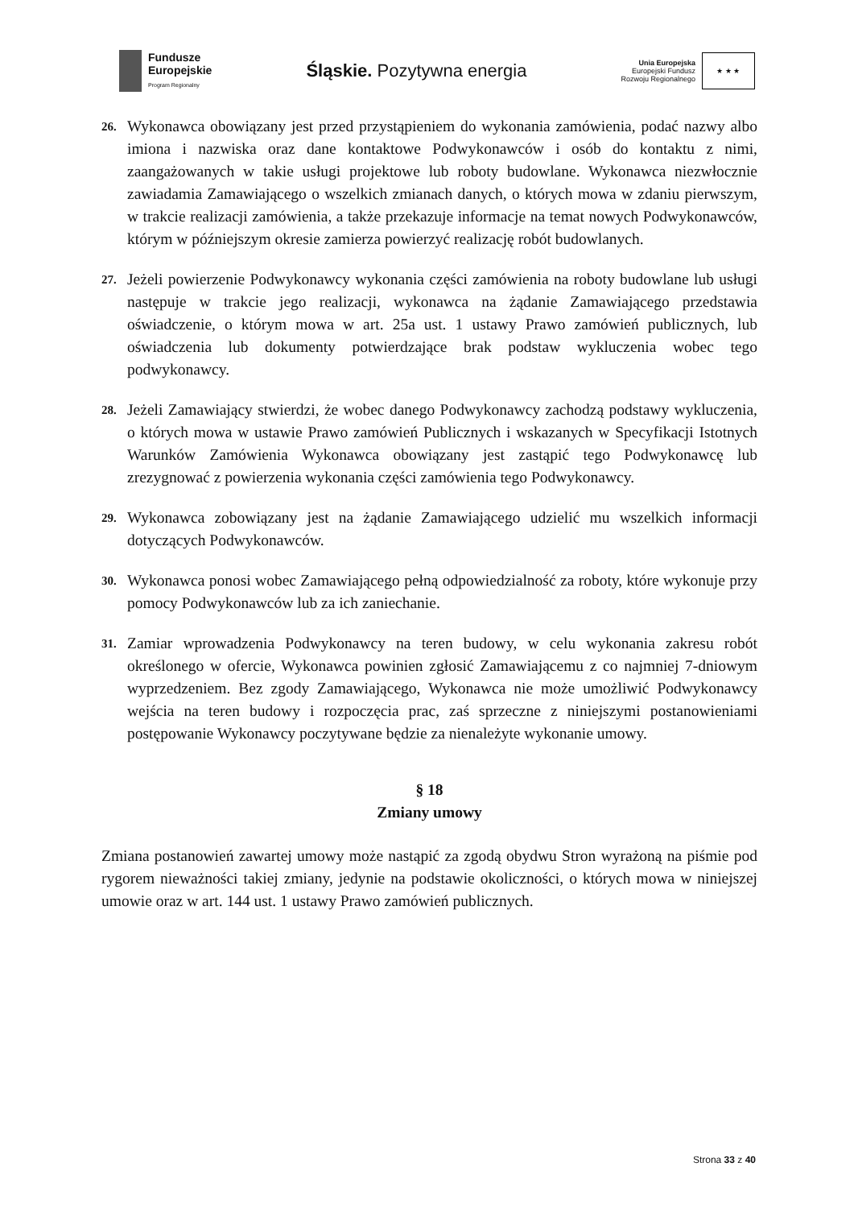Fundusze
Europejskie
Program Regionalny
Śląskie. Pozytywna energia
Unia Europejska
Europejski Fundusz
Rozwoju Regionalnego
★ ★ ★
26. Wykonawca obowiązany jest przed przystąpieniem do wykonania zamówienia, podać nazwy albo imiona i nazwiska oraz dane kontaktowe Podwykonawców i osób do kontaktu z nimi, zaangażowanych w takie usługi projektowe lub roboty budowlane. Wykonawca niezwłocznie zawiadamia Zamawiającego o wszelkich zmianach danych, o których mowa w zdaniu pierwszym, w trakcie realizacji zamówienia, a także przekazuje informacje na temat nowych Podwykonawców, którym w późniejszym okresie zamierza powierzyć realizację robót budowlanych.
27. Jeżeli powierzenie Podwykonawcy wykonania części zamówienia na roboty budowlane lub usługi następuje w trakcie jego realizacji, wykonawca na żądanie Zamawiającego przedstawia oświadczenie, o którym mowa w art. 25a ust. 1 ustawy Prawo zamówień publicznych, lub oświadczenia lub dokumenty potwierdzające brak podstaw wykluczenia wobec tego podwykonawcy.
28. Jeżeli Zamawiający stwierdzi, że wobec danego Podwykonawcy zachodzą podstawy wykluczenia, o których mowa w ustawie Prawo zamówień Publicznych i wskazanych w Specyfikacji Istotnych Warunków Zamówienia Wykonawca obowiązany jest zastąpić tego Podwykonawcę lub zrezygnować z powierzenia wykonania części zamówienia tego Podwykonawcy.
29. Wykonawca zobowiązany jest na żądanie Zamawiającego udzielić mu wszelkich informacji dotyczących Podwykonawców.
30. Wykonawca ponosi wobec Zamawiającego pełną odpowiedzialność za roboty, które wykonuje przy pomocy Podwykonawców lub za ich zaniechanie.
31. Zamiar wprowadzenia Podwykonawcy na teren budowy, w celu wykonania zakresu robót określonego w ofercie, Wykonawca powinien zgłosić Zamawiającemu z co najmniej 7-dniowym wyprzedzeniem. Bez zgody Zamawiającego, Wykonawca nie może umożliwić Podwykonawcy wejścia na teren budowy i rozpoczęcia prac, zaś sprzeczne z niniejszymi postanowieniami postępowanie Wykonawcy poczytywane będzie za nienależyte wykonanie umowy.
§ 18
Zmiany umowy
Zmiana postanowień zawartej umowy może nastąpić za zgodą obydwu Stron wyrażoną na piśmie pod rygorem nieważności takiej zmiany, jedynie na podstawie okoliczności, o których mowa w niniejszej umowie oraz w art. 144 ust. 1 ustawy Prawo zamówień publicznych.
Strona 33 z 40